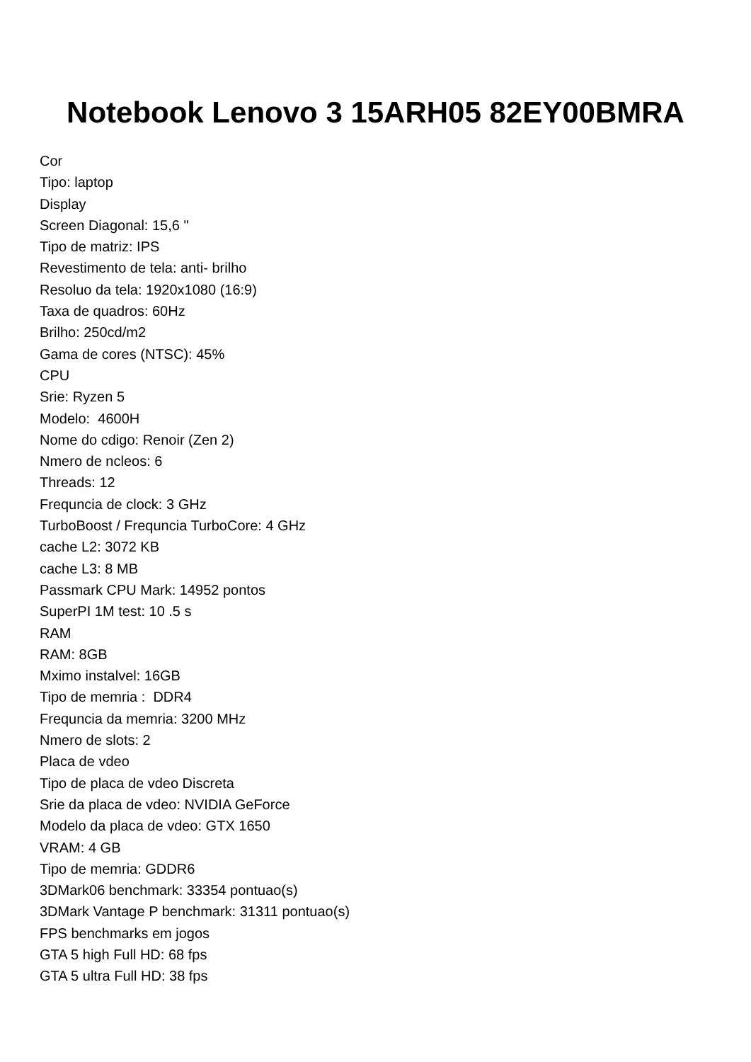Notebook Lenovo 3 15ARH05 82EY00BMRA
Cor
Tipo: laptop
Display
Screen Diagonal: 15,6 "
Tipo de matriz: IPS
Revestimento de tela: anti- brilho
Resoluo da tela: 1920x1080 (16:9)
Taxa de quadros: 60Hz
Brilho: 250cd/m2
Gama de cores (NTSC): 45%
CPU
Srie: Ryzen 5
Modelo: 4600H
Nome do cdigo: Renoir (Zen 2)
Nmero de ncleos: 6
Threads: 12
Frequncia de clock: 3 GHz
TurboBoost / Frequncia TurboCore: 4 GHz
cache L2: 3072 KB
cache L3: 8 MB
Passmark CPU Mark: 14952 pontos
SuperPI 1M test: 10 .5 s
RAM
RAM: 8GB
Mximo instalvel: 16GB
Tipo de memria : DDR4
Frequncia da memria: 3200 MHz
Nmero de slots: 2
Placa de vdeo
Tipo de placa de vdeo Discreta
Srie da placa de vdeo: NVIDIA GeForce
Modelo da placa de vdeo: GTX 1650
VRAM: 4 GB
Tipo de memria: GDDR6
3DMark06 benchmark: 33354 pontuao(s)
3DMark Vantage P benchmark: 31311 pontuao(s)
FPS benchmarks em jogos
GTA 5 high Full HD: 68 fps
GTA 5 ultra Full HD: 38 fps